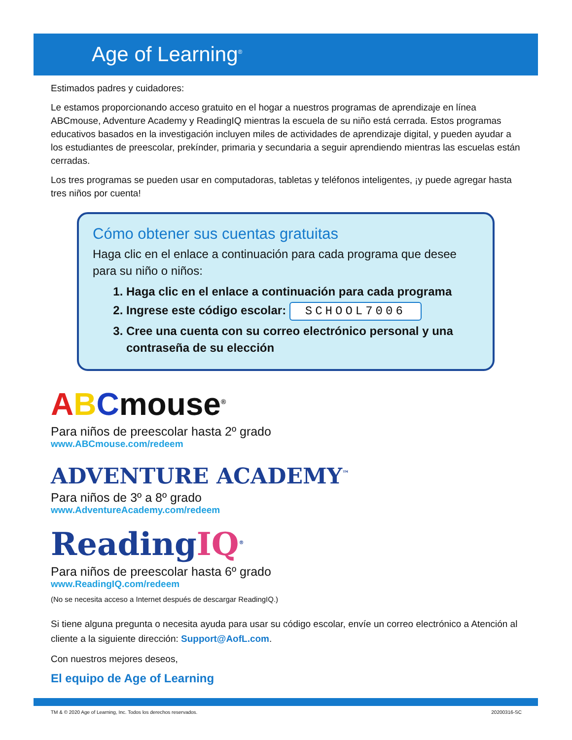Age of Learning<sup>®</sup>
Estimados padres y cuidadores:
Le estamos proporcionando acceso gratuito en el hogar a nuestros programas de aprendizaje en línea ABCmouse, Adventure Academy y ReadingIQ mientras la escuela de su niño está cerrada. Estos programas educativos basados en la investigación incluyen miles de actividades de aprendizaje digital, y pueden ayudar a los estudiantes de preescolar, prekínder, primaria y secundaria a seguir aprendiendo mientras las escuelas están cerradas.
Los tres programas se pueden usar en computadoras, tabletas y teléfonos inteligentes, ¡y puede agregar hasta tres niños por cuenta!
Cómo obtener sus cuentas gratuitas
Haga clic en el enlace a continuación para cada programa que desee para su niño o niños:
1. Haga clic en el enlace a continuación para cada programa
2. Ingrese este código escolar: SCHOOL7006
3. Cree una cuenta con su correo electrónico personal y una contraseña de su elección
ABCmouse<sup>®</sup>
Para niños de preescolar hasta 2º grado
www.ABCmouse.com/redeem
ADVENTURE ACADEMY<sup>™</sup>
Para niños de 3º a 8º grado
www.AdventureAcademy.com/redeem
ReadingIQ<sup>®</sup>
Para niños de preescolar hasta 6º grado
www.ReadingIQ.com/redeem
(No se necesita acceso a Internet después de descargar ReadingIQ.)
Si tiene alguna pregunta o necesita ayuda para usar su código escolar, envíe un correo electrónico a Atención al cliente a la siguiente dirección: Support@AofL.com.
Con nuestros mejores deseos,
El equipo de Age of Learning
TM & © 2020 Age of Learning, Inc. Todos los derechos reservados. 20200316-SC